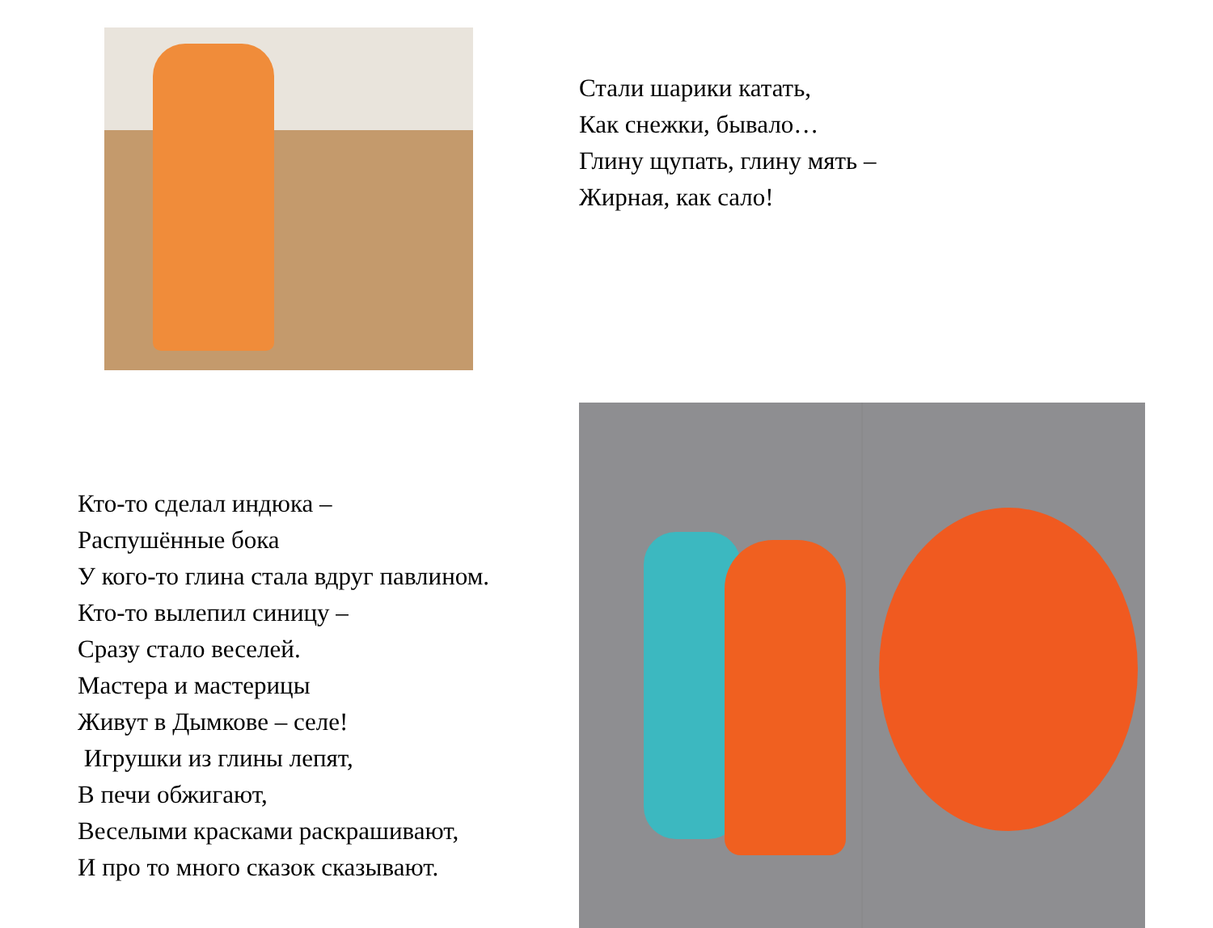Стали шарики катать,
Как снежки, бывало…
Глину щупать, глину мять –
Жирная, как сало!
Кто-то сделал индюка –
Распушённые бока
У кого-то глина стала вдруг павлином.
Кто-то вылепил синицу –
Сразу стало веселей.
Мастера и мастерицы
Живут в Дымкове – селе!
Игрушки из глины лепят,
В печи обжигают,
Веселыми красками раскрашивают,
И про то много сказок сказывают.